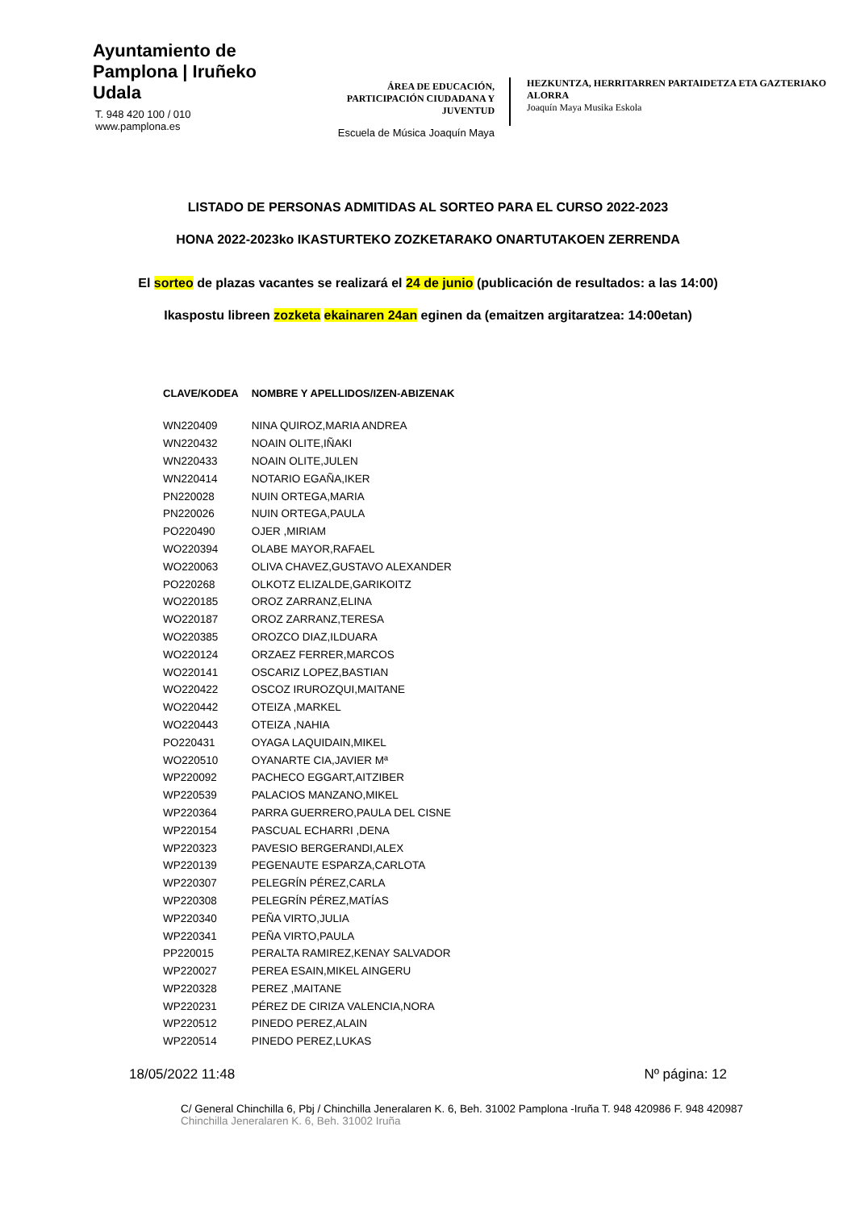Ayuntamiento de Pamplona | Iruñeko Udala
T. 948 420 100 / 010
www.pamplona.es
ÁREA DE EDUCACIÓN, PARTICIPACIÓN CIUDADANA Y JUVENTUD
Escuela de Música Joaquín Maya
HEZKUNTZA, HERRITARREN PARTAIDETZA ETA GAZTERIAKO ALORRA
Joaquín Maya Musika Eskola
LISTADO DE PERSONAS ADMITIDAS AL SORTEO PARA EL CURSO 2022-2023
HONA 2022-2023ko IKASTURTEKO ZOZKETARAKO ONARTUTAKOEN ZERRENDA
El sorteo de plazas vacantes se realizará el 24 de junio (publicación de resultados: a las 14:00)
Ikaspostu libreen zozketa ekainaren 24an eginen da (emaitzen argitaratzea: 14:00etan)
| CLAVE/KODEA | NOMBRE Y APELLIDOS/IZEN-ABIZENAK |
| --- | --- |
| WN220409 | NINA QUIROZ,MARIA ANDREA |
| WN220432 | NOAIN OLITE,IÑAKI |
| WN220433 | NOAIN OLITE,JULEN |
| WN220414 | NOTARIO EGAÑA,IKER |
| PN220028 | NUIN ORTEGA,MARIA |
| PN220026 | NUIN ORTEGA,PAULA |
| PO220490 | OJER ,MIRIAM |
| WO220394 | OLABE MAYOR,RAFAEL |
| WO220063 | OLIVA CHAVEZ,GUSTAVO ALEXANDER |
| PO220268 | OLKOTZ ELIZALDE,GARIKOITZ |
| WO220185 | OROZ ZARRANZ,ELINA |
| WO220187 | OROZ ZARRANZ,TERESA |
| WO220385 | OROZCO DIAZ,ILDUARA |
| WO220124 | ORZAEZ FERRER,MARCOS |
| WO220141 | OSCARIZ LOPEZ,BASTIAN |
| WO220422 | OSCOZ IRUROZQUI,MAITANE |
| WO220442 | OTEIZA ,MARKEL |
| WO220443 | OTEIZA ,NAHIA |
| PO220431 | OYAGA LAQUIDAIN,MIKEL |
| WO220510 | OYANARTE CIA,JAVIER Mª |
| WP220092 | PACHECO EGGART,AITZIBER |
| WP220539 | PALACIOS MANZANO,MIKEL |
| WP220364 | PARRA GUERRERO,PAULA DEL CISNE |
| WP220154 | PASCUAL ECHARRI ,DENA |
| WP220323 | PAVESIO BERGERANDI,ALEX |
| WP220139 | PEGENAUTE ESPARZA,CARLOTA |
| WP220307 | PELEGRÍN PÉREZ,CARLA |
| WP220308 | PELEGRÍN PÉREZ,MATÍAS |
| WP220340 | PEÑA VIRTO,JULIA |
| WP220341 | PEÑA VIRTO,PAULA |
| PP220015 | PERALTA RAMIREZ,KENAY SALVADOR |
| WP220027 | PEREA ESAIN,MIKEL AINGERU |
| WP220328 | PEREZ ,MAITANE |
| WP220231 | PÉREZ DE CIRIZA VALENCIA,NORA |
| WP220512 | PINEDO PEREZ,ALAIN |
| WP220514 | PINEDO PEREZ,LUKAS |
18/05/2022 11:48 Nº página: 12
C/ General Chinchilla 6, Pbj / Chinchilla Jeneralaren K. 6, Beh. 31002 Pamplona -Iruña T. 948 420986 F. 948 420987
Chinchilla Jeneralaren K. 6, Beh. 31002 Iruña